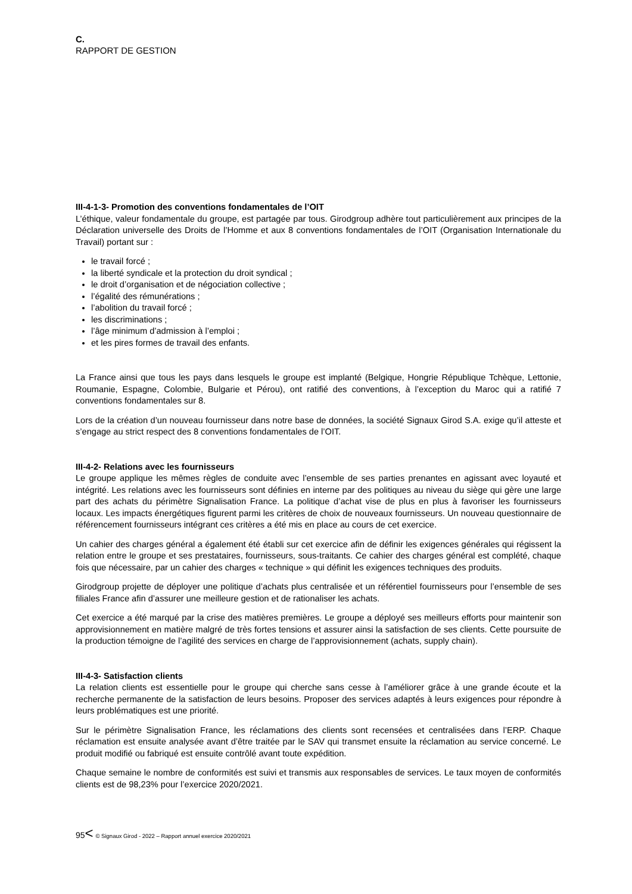C.
RAPPORT DE GESTION
III-4-1-3- Promotion des conventions fondamentales de l’OIT
L’éthique, valeur fondamentale du groupe, est partagée par tous. Girodgroup adhère tout particulièrement aux principes de la Déclaration universelle des Droits de l’Homme et aux 8 conventions fondamentales de l’OIT (Organisation Internationale du Travail) portant sur :
le travail forcé ;
la liberté syndicale et la protection du droit syndical ;
le droit d’organisation et de négociation collective ;
l’égalité des rémunérations ;
l’abolition du travail forcé ;
les discriminations ;
l’âge minimum d’admission à l’emploi ;
et les pires formes de travail des enfants.
La France ainsi que tous les pays dans lesquels le groupe est implanté (Belgique, Hongrie République Tchèque, Lettonie, Roumanie, Espagne, Colombie, Bulgarie et Pérou), ont ratifié des conventions, à l’exception du Maroc qui a ratifié 7 conventions fondamentales sur 8.
Lors de la création d’un nouveau fournisseur dans notre base de données, la société Signaux Girod S.A. exige qu’il atteste et s’engage au strict respect des 8 conventions fondamentales de l’OIT.
III-4-2- Relations avec les fournisseurs
Le groupe applique les mêmes règles de conduite avec l’ensemble de ses parties prenantes en agissant avec loyauté et intégrité. Les relations avec les fournisseurs sont définies en interne par des politiques au niveau du siège qui gère une large part des achats du périmètre Signalisation France. La politique d’achat vise de plus en plus à favoriser les fournisseurs locaux. Les impacts énergétiques figurent parmi les critères de choix de nouveaux fournisseurs. Un nouveau questionnaire de référencement fournisseurs intégrant ces critères a été mis en place au cours de cet exercice.
Un cahier des charges général a également été établi sur cet exercice afin de définir les exigences générales qui régissent la relation entre le groupe et ses prestataires, fournisseurs, sous-traitants. Ce cahier des charges général est complété, chaque fois que nécessaire, par un cahier des charges « technique » qui définit les exigences techniques des produits.
Girodgroup projette de déployer une politique d’achats plus centralisée et un référentiel fournisseurs pour l’ensemble de ses filiales France afin d’assurer une meilleure gestion et de rationaliser les achats.
Cet exercice a été marqué par la crise des matières premières. Le groupe a déployé ses meilleurs efforts pour maintenir son approvisionnement en matière malgré de très fortes tensions et assurer ainsi la satisfaction de ses clients. Cette poursuite de la production témoigne de l’agilité des services en charge de l’approvisionnement (achats, supply chain).
III-4-3- Satisfaction clients
La relation clients est essentielle pour le groupe qui cherche sans cesse à l’améliorer grâce à une grande écoute et la recherche permanente de la satisfaction de leurs besoins. Proposer des services adaptés à leurs exigences pour répondre à leurs problématiques est une priorité.
Sur le périmètre Signalisation France, les réclamations des clients sont recensées et centralisées dans l’ERP. Chaque réclamation est ensuite analysée avant d’être traitée par le SAV qui transmet ensuite la réclamation au service concerné. Le produit modifié ou fabriqué est ensuite contrôlé avant toute expédition.
Chaque semaine le nombre de conformités est suivi et transmis aux responsables de services. Le taux moyen de conformités clients est de 98,23% pour l’exercice 2020/2021.
95< © Signaux Girod - 2022 – Rapport annuel exercice 2020/2021